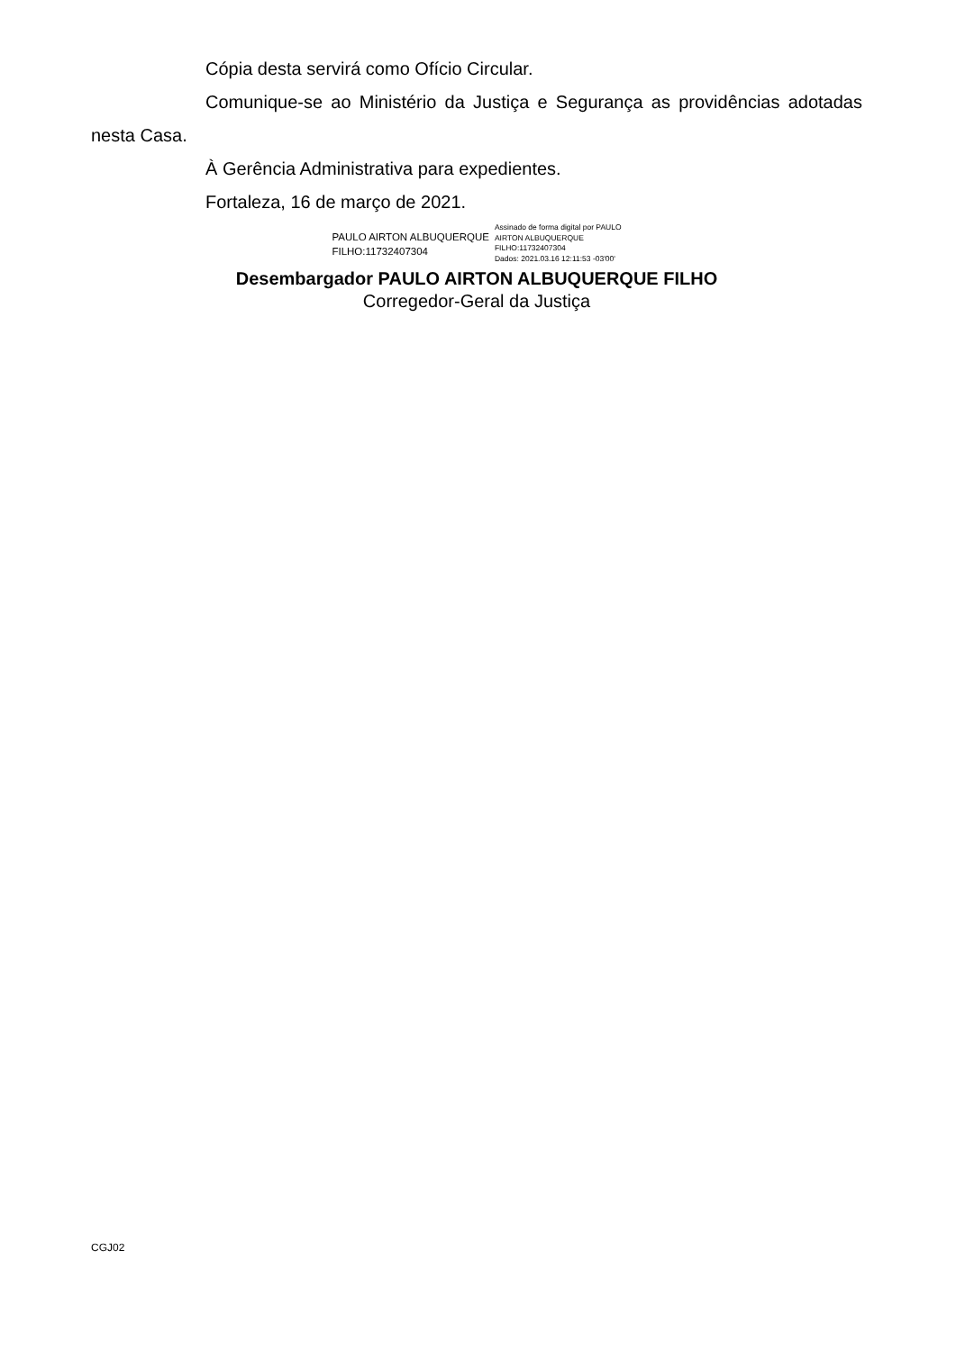Cópia desta servirá como Ofício Circular.
Comunique-se ao Ministério da Justiça e Segurança as providências adotadas nesta Casa.
À Gerência Administrativa para expedientes.
Fortaleza, 16 de março de 2021.
PAULO AIRTON ALBUQUERQUE
FILHO:11732407304
Assinado de forma digital por PAULO
AIRTON ALBUQUERQUE
FILHO:11732407304
Dados: 2021.03.16 12:11:53 -03'00'
Desembargador PAULO AIRTON ALBUQUERQUE FILHO
Corregedor-Geral da Justiça
CGJ02